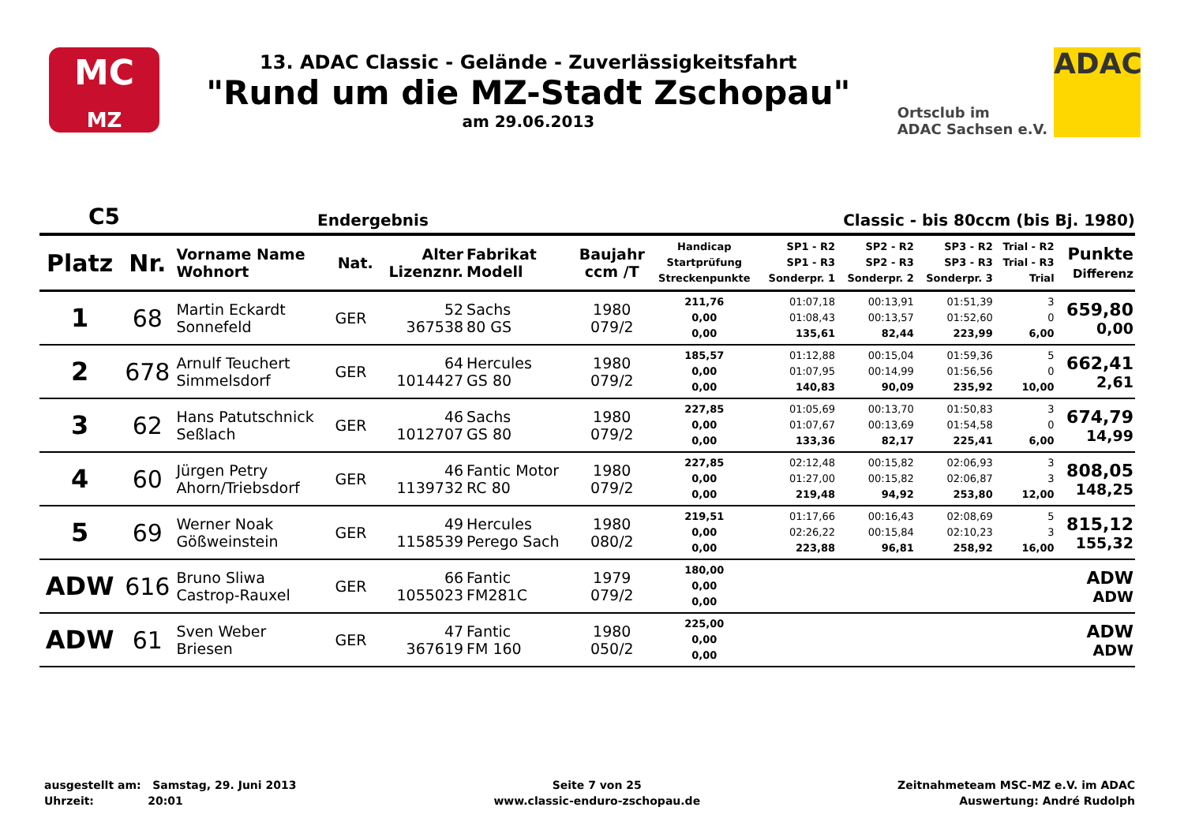MC
MZ
13. ADAC Classic - Gelände - Zuverlässigkeitsfahrt
"Rund um die MZ-Stadt Zschopau"
am 29.06.2013
Ortsclub im
ADAC Sachsen e.V.
ADAC
C5 Endergebnis Classic - bis 80ccm (bis Bj. 1980)
| Platz | Nr. | Vorname Name Wohnort | Nat. | Alter Lizenznr. | Fabrikat Modell | Baujahr ccm /T | Handicap Startprüfung Streckenpunkte | SP1 - R2 SP1 - R3 Sonderpr. 1 | SP2 - R2 SP2 - R3 Sonderpr. 2 | SP3 - R2 SP3 - R3 Sonderpr. 3 | Trial - R2 Trial - R3 Trial | Punkte Differenz |
| --- | --- | --- | --- | --- | --- | --- | --- | --- | --- | --- | --- | --- |
| 1 | 68 | Martin Eckardt Sonnefeld | GER | 52 367538 | Sachs 80 GS | 1980 079/2 | 211,76 0,00 0,00 | 01:07,18 01:08,43 135,61 | 00:13,91 00:13,57 82,44 | 01:51,39 01:52,60 223,99 | 3 0 6,00 | 659,80 0,00 |
| 2 | 678 | Arnulf Teuchert Simmelsdorf | GER | 64 1014427 | Hercules GS 80 | 1980 079/2 | 185,57 0,00 0,00 | 01:12,88 01:07,95 140,83 | 00:15,04 00:14,99 90,09 | 01:59,36 01:56,56 235,92 | 5 0 10,00 | 662,41 2,61 |
| 3 | 62 | Hans Patutschnick Seßlach | GER | 46 1012707 | Sachs GS 80 | 1980 079/2 | 227,85 0,00 0,00 | 01:05,69 01:07,67 133,36 | 00:13,70 00:13,69 82,17 | 01:50,83 01:54,58 225,41 | 3 0 6,00 | 674,79 14,99 |
| 4 | 60 | Jürgen Petry Ahorn/Triebsdorf | GER | 46 1139732 | Fantic Motor RC 80 | 1980 079/2 | 227,85 0,00 0,00 | 02:12,48 01:27,00 219,48 | 00:15,82 00:15,82 94,92 | 02:06,93 02:06,87 253,80 | 3 3 12,00 | 808,05 148,25 |
| 5 | 69 | Werner Noak Gößweinstein | GER | 49 1158539 | Hercules Perego Sach | 1980 080/2 | 219,51 0,00 0,00 | 01:17,66 02:26,22 223,88 | 00:16,43 00:15,84 96,81 | 02:08,69 02:10,23 258,92 | 5 3 16,00 | 815,12 155,32 |
| ADW | 616 | Bruno Sliwa Castrop-Rauxel | GER | 66 1055023 | Fantic FM281C | 1979 079/2 | 180,00 0,00 0,00 | | | | | ADW ADW |
| ADW | 61 | Sven Weber Briesen | GER | 47 367619 | Fantic FM 160 | 1980 050/2 | 225,00 0,00 0,00 | | | | | ADW ADW |
ausgestellt am: Samstag, 29. Juni 2013
Uhrzeit: 20:01
Seite 7 von 25
www.classic-enduro-zschopau.de
Zeitnahmeteam MSC-MZ e.V. im ADAC
Auswertung: André Rudolph